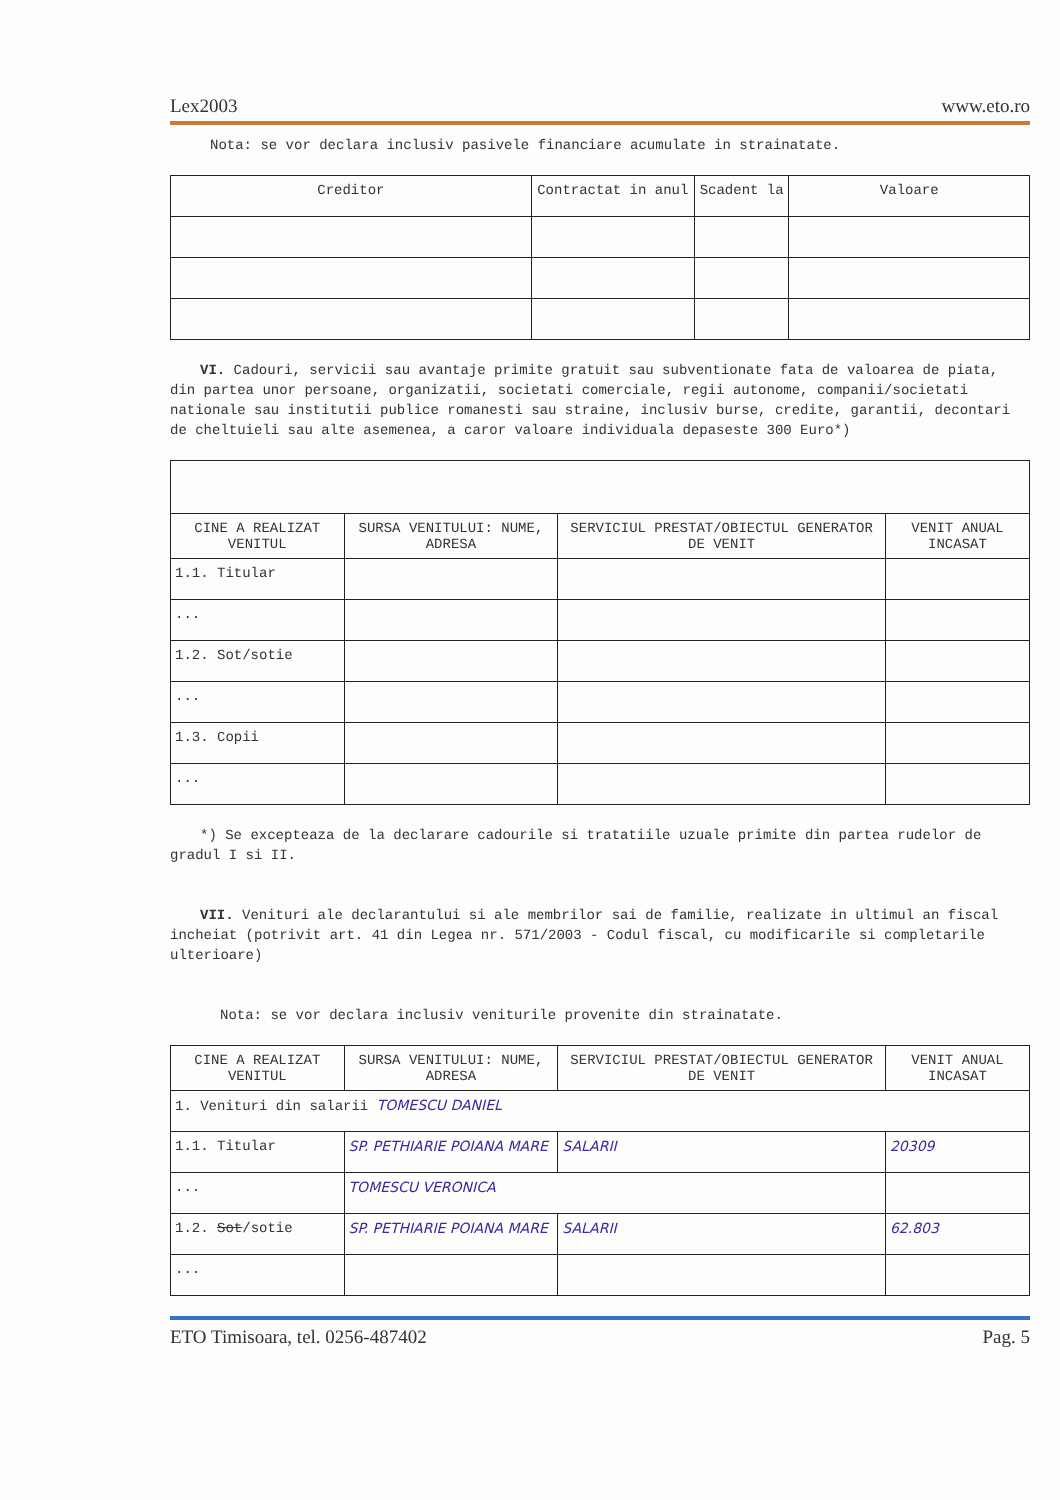Lex2003 www.eto.ro
Nota: se vor declara inclusiv pasivele financiare acumulate in strainatate.
| Creditor | Contractat in anul | Scadent la | Valoare |
| --- | --- | --- | --- |
VI. Cadouri, servicii sau avantaje primite gratuit sau subventionate fata de valoarea de piata, din partea unor persoane, organizatii, societati comerciale, regii autonome, companii/societati nationale sau institutii publice romanesti sau straine, inclusiv burse, credite, garantii, decontari de cheltuieli sau alte asemenea, a caror valoare individuala depaseste 300 Euro*)
| CINE A REALIZAT VENITUL | SURSA VENITULUI: NUME, ADRESA | SERVICIUL PRESTAT/OBIECTUL GENERATOR DE VENIT | VENIT ANUAL INCASAT |
| --- | --- | --- | --- |
| 1.1. Titular | | | |
| ... | | | |
| 1.2. Sot/sotie | | | |
| ... | | | |
| 1.3. Copii | | | |
| ... | | | |
*) Se excepteaza de la declarare cadourile si tratatiile uzuale primite din partea rudelor de gradul I si II.
VII. Venituri ale declarantului si ale membrilor sai de familie, realizate in ultimul an fiscal incheiat (potrivit art. 41 din Legea nr. 571/2003 - Codul fiscal, cu modificarile si completarile ulterioare)
Nota: se vor declara inclusiv veniturile provenite din strainatate.
| CINE A REALIZAT VENITUL | SURSA VENITULUI: NUME, ADRESA | SERVICIUL PRESTAT/OBIECTUL GENERATOR DE VENIT | VENIT ANUAL INCASAT |
| --- | --- | --- | --- |
| 1. Venituri din salarii TOMESCU DANIEL | | | |
| 1.1. Titular | SP. PETHIARIE POIANA MARE | SALARII | 20309 |
| ... | TOMESCU VERONICA | | |
| 1.2. Sot /sotie | SP. PETHIARIE POIANA MARE | SALARII | 62.803 |
| ... | | | |
ETO Timisoara, tel. 0256-487402 Pag. 5